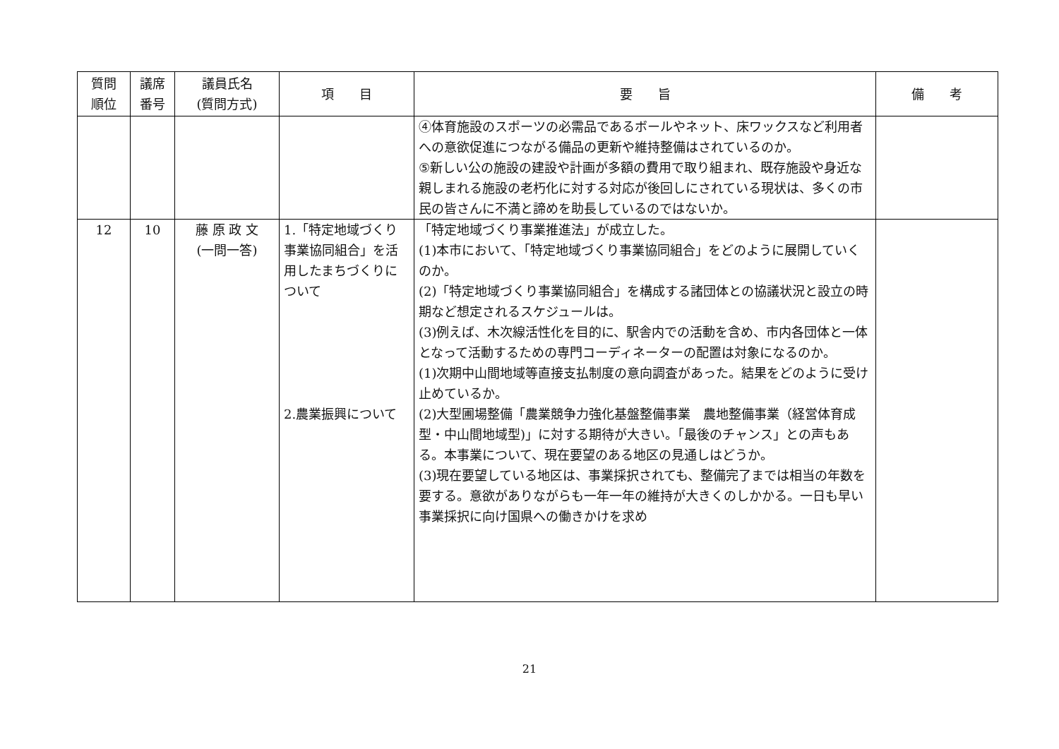| 質問 順位 | 議席 番号 | 議員氏名 (質問方式) | 項 目 | 要 旨 | 備 考 |
| --- | --- | --- | --- | --- | --- |
| | | | | ④体育施設のスポーツの必需品であるボールやネット、床ワックスなど利用者への意欲促進につながる備品の更新や維持整備はされているのか。 ⑤新しい公の施設の建設や計画が多額の費用で取り組まれ、既存施設や身近な親しまれる施設の老朽化に対する対応が後回しにされている現状は、多くの市民の皆さんに不満と諦めを助長しているのではないか。 | |
| 12 | 10 | 藤 原 政 文 (一問一答) | 1.「特定地域づくり事業協同組合」を活用したまちづくりについて 2.農業振興について | 「特定地域づくり事業推進法」が成立した。 (1)本市において、「特定地域づくり事業協同組合」をどのように展開していくのか。 (2)「特定地域づくり事業協同組合」を構成する諸団体との協議状況と設立の時期など想定されるスケジュールは。 (3)例えば、木次線活性化を目的に、駅舎内での活動を含め、市内各団体と一体となって活動するための専門コーディネーターの配置は対象になるのか。 (1)次期中山間地域等直接支払制度の意向調査があった。結果をどのように受け止めているか。 (2)大型圃場整備「農業競争力強化基盤整備事業 農地整備事業（経営体育成型・中山間地域型)」に対する期待が大きい。「最後のチャンス」との声もある。本事業について、現在要望のある地区の見通しはどうか。 (3)現在要望している地区は、事業採択されても、整備完了までは相当の年数を要する。意欲がありながらも一年一年の維持が大きくのしかかる。一日も早い事業採択に向け国県への働きかけを求め | |
21